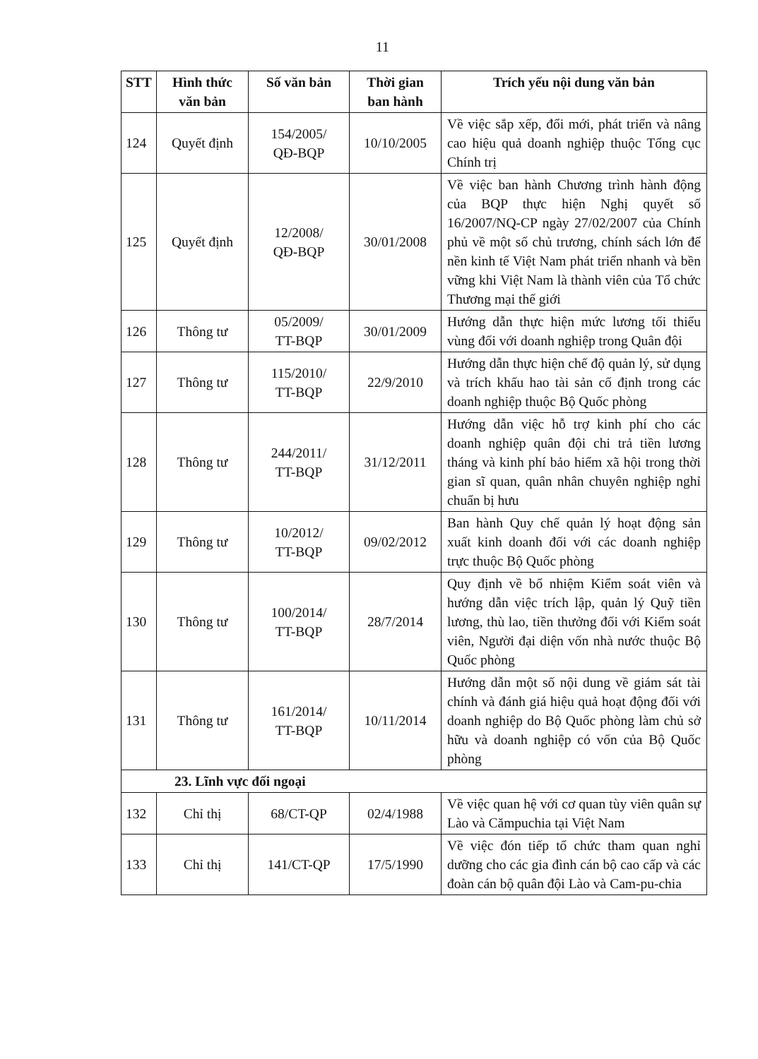11
| STT | Hình thức văn bản | Số văn bản | Thời gian ban hành | Trích yếu nội dung văn bản |
| --- | --- | --- | --- | --- |
| 124 | Quyết định | 154/2005/ QĐ-BQP | 10/10/2005 | Về việc sắp xếp, đổi mới, phát triển và nâng cao hiệu quả doanh nghiệp thuộc Tổng cục Chính trị |
| 125 | Quyết định | 12/2008/ QĐ-BQP | 30/01/2008 | Về việc ban hành Chương trình hành động của BQP thực hiện Nghị quyết số 16/2007/NQ-CP ngày 27/02/2007 của Chính phủ về một số chủ trương, chính sách lớn để nền kinh tế Việt Nam phát triển nhanh và bền vững khi Việt Nam là thành viên của Tổ chức Thương mại thế giới |
| 126 | Thông tư | 05/2009/ TT-BQP | 30/01/2009 | Hướng dẫn thực hiện mức lương tối thiểu vùng đối với doanh nghiệp trong Quân đội |
| 127 | Thông tư | 115/2010/ TT-BQP | 22/9/2010 | Hướng dẫn thực hiện chế độ quản lý, sử dụng và trích khấu hao tài sản cố định trong các doanh nghiệp thuộc Bộ Quốc phòng |
| 128 | Thông tư | 244/2011/ TT-BQP | 31/12/2011 | Hướng dẫn việc hỗ trợ kinh phí cho các doanh nghiệp quân đội chi trả tiền lương tháng và kinh phí bảo hiểm xã hội trong thời gian sĩ quan, quân nhân chuyên nghiệp nghỉ chuẩn bị hưu |
| 129 | Thông tư | 10/2012/ TT-BQP | 09/02/2012 | Ban hành Quy chế quản lý hoạt động sản xuất kinh doanh đối với các doanh nghiệp trực thuộc Bộ Quốc phòng |
| 130 | Thông tư | 100/2014/ TT-BQP | 28/7/2014 | Quy định về bổ nhiệm Kiểm soát viên và hướng dẫn việc trích lập, quản lý Quỹ tiền lương, thù lao, tiền thưởng đối với Kiểm soát viên, Người đại diện vốn nhà nước thuộc Bộ Quốc phòng |
| 131 | Thông tư | 161/2014/ TT-BQP | 10/11/2014 | Hướng dẫn một số nội dung về giám sát tài chính và đánh giá hiệu quả hoạt động đối với doanh nghiệp do Bộ Quốc phòng làm chủ sở hữu và doanh nghiệp có vốn của Bộ Quốc phòng |
| 23. Lĩnh vực đối ngoại | | | | |
| 132 | Chỉ thị | 68/CT-QP | 02/4/1988 | Về việc quan hệ với cơ quan tùy viên quân sự Lào và Cămpuchia tại Việt Nam |
| 133 | Chỉ thị | 141/CT-QP | 17/5/1990 | Về việc đón tiếp tổ chức tham quan nghỉ dưỡng cho các gia đình cán bộ cao cấp và các đoàn cán bộ quân đội Lào và Cam-pu-chia |